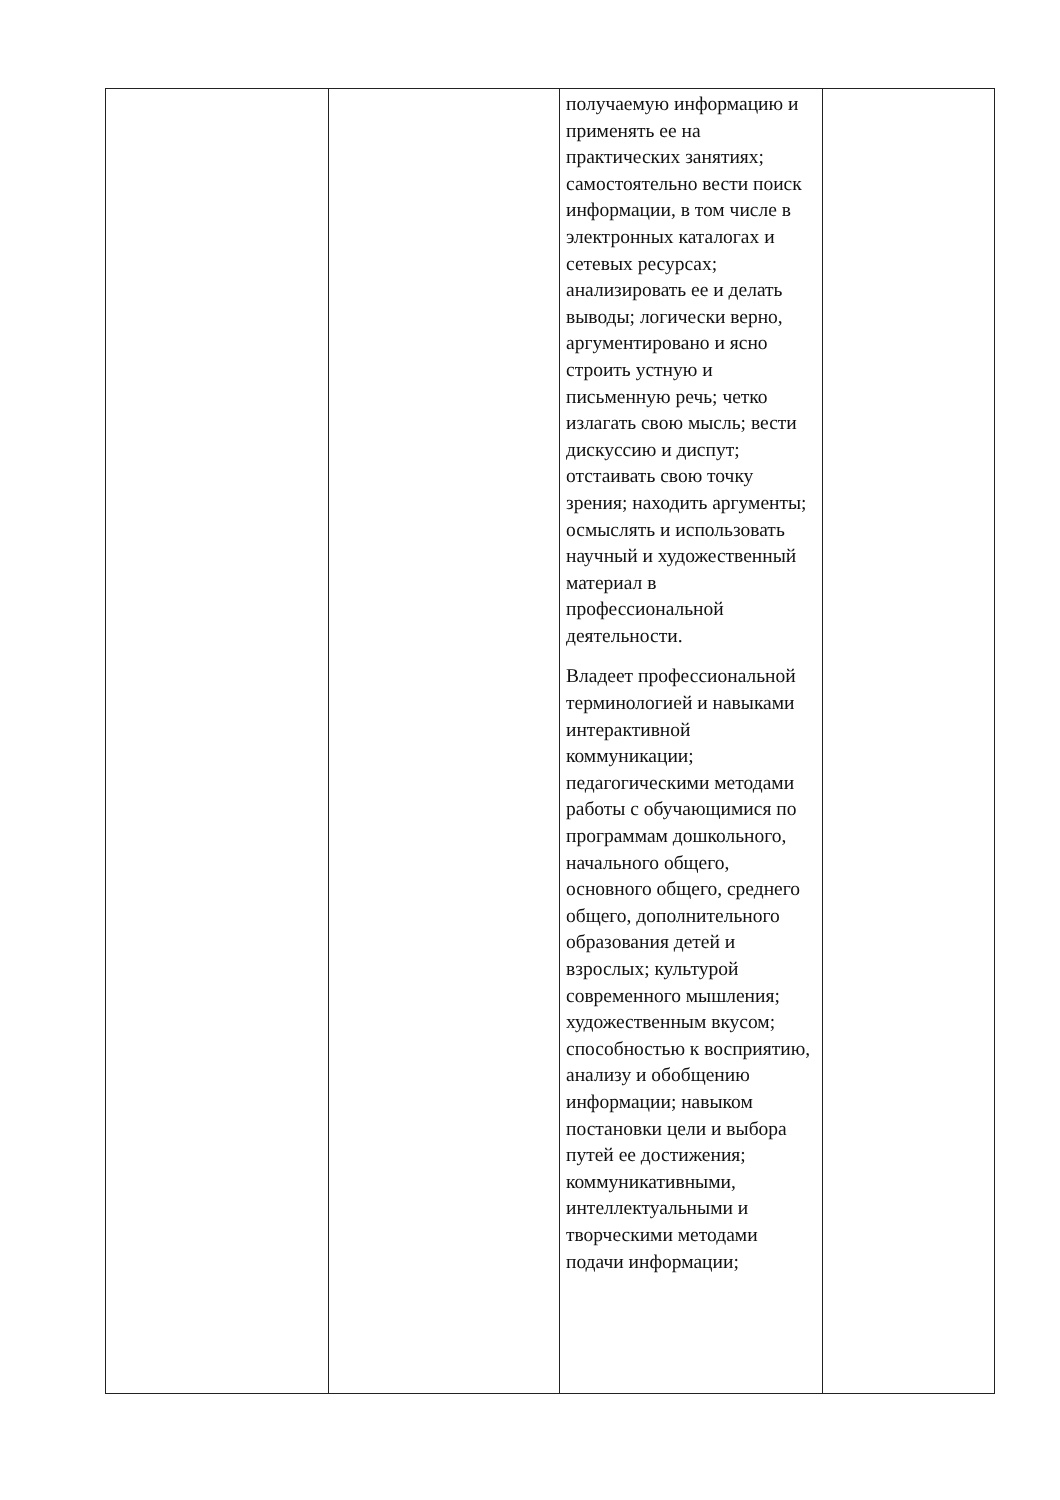| | | получаемую информацию и применять ее на практических занятиях; самостоятельно вести поиск информации, в том числе в электронных каталогах и сетевых ресурсах; анализировать ее и делать выводы; логически верно, аргументировано и ясно строить устную и письменную речь; четко излагать свою мысль; вести дискуссию и диспут; отстаивать свою точку зрения; находить аргументы; осмыслять и использовать научный и художественный материал в профессиональной деятельности. Владеет профессиональной терминологией и навыками интерактивной коммуникации; педагогическими методами работы с обучающимися по программам дошкольного, начального общего, основного общего, среднего общего, дополнительного образования детей и взрослых; культурой современного мышления; художественным вкусом; способностью к восприятию, анализу и обобщению информации; навыком постановки цели и выбора путей ее достижения; коммуникативными, интеллектуальными и творческими методами подачи информации; | |